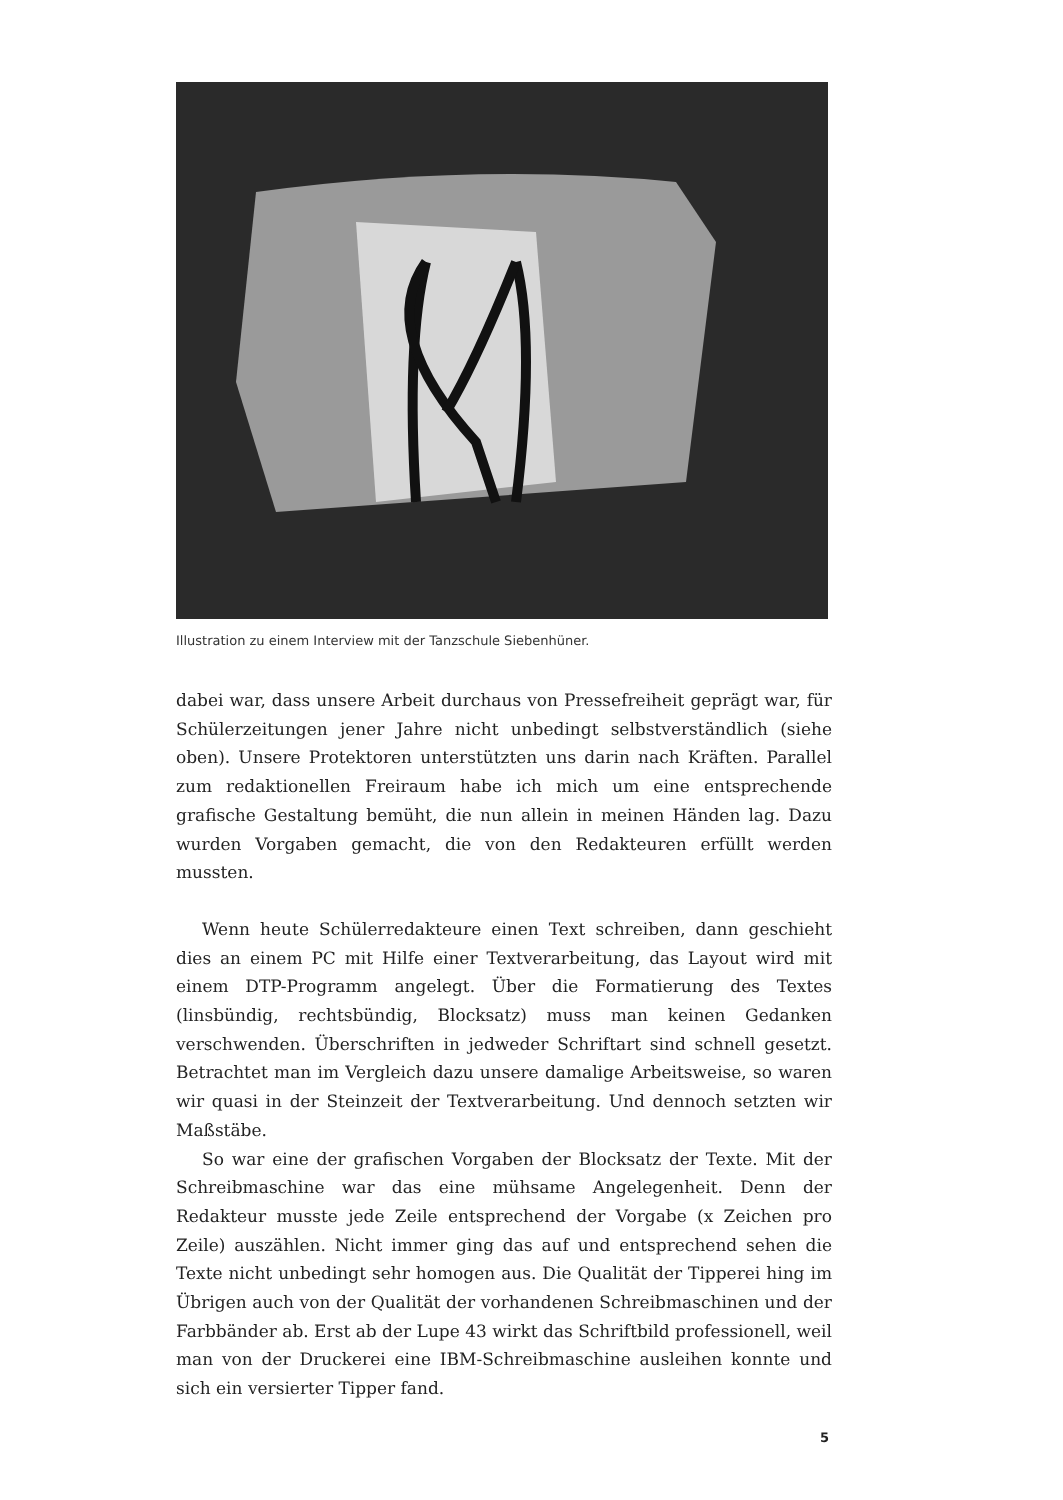Illustration zu einem Interview mit der Tanzschule Siebenhüner.
dabei war, dass unsere Arbeit durchaus von Pressefreiheit geprägt war, für Schülerzeitungen jener Jahre nicht unbedingt selbstverständlich (siehe oben). Unsere Protektoren unterstützten uns darin nach Kräften. Parallel zum redaktionellen Freiraum habe ich mich um eine entsprechende grafische Gestaltung bemüht, die nun allein in meinen Händen lag. Dazu wurden Vorgaben gemacht, die von den Redakteuren erfüllt werden mussten.
Wenn heute Schülerredakteure einen Text schreiben, dann geschieht dies an einem PC mit Hilfe einer Textverarbeitung, das Layout wird mit einem DTP-Programm angelegt. Über die Formatierung des Textes (linsbündig, rechtsbündig, Blocksatz) muss man keinen Gedanken verschwenden. Überschriften in jedweder Schriftart sind schnell gesetzt. Betrachtet man im Vergleich dazu unsere damalige Arbeitsweise, so waren wir quasi in der Steinzeit der Textverarbeitung. Und dennoch setzten wir Maßstäbe.
So war eine der grafischen Vorgaben der Blocksatz der Texte. Mit der Schreibmaschine war das eine mühsame Angelegenheit. Denn der Redakteur musste jede Zeile entsprechend der Vorgabe (x Zeichen pro Zeile) auszählen. Nicht immer ging das auf und entsprechend sehen die Texte nicht unbedingt sehr homogen aus. Die Qualität der Tipperei hing im Übrigen auch von der Qualität der vorhandenen Schreibmaschinen und der Farbbänder ab. Erst ab der Lupe 43 wirkt das Schriftbild professionell, weil man von der Druckerei eine IBM-Schreibmaschine ausleihen konnte und sich ein versierter Tipper fand.
5